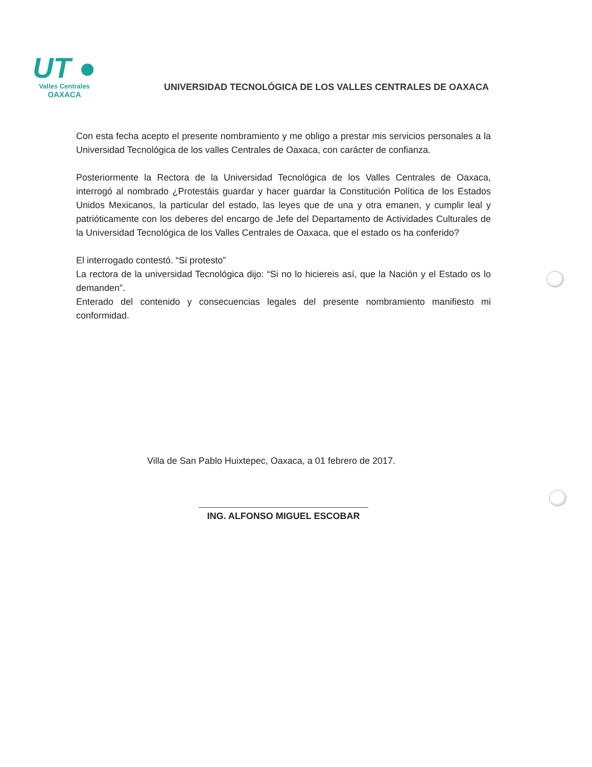UT ●
Valles Centrales
OAXACA
UNIVERSIDAD TECNOLÓGICA DE LOS VALLES CENTRALES DE OAXACA
Con esta fecha acepto el presente nombramiento y me obligo a prestar mis servicios personales a la Universidad Tecnológica de los valles Centrales de Oaxaca, con carácter de confianza.
Posteriormente la Rectora de la Universidad Tecnológica de los Valles Centrales de Oaxaca, interrogó al nombrado ¿Protestáis guardar y hacer guardar la Constitución Política de los Estados Unidos Mexicanos, la particular del estado, las leyes que de una y otra emanen, y cumplir leal y patrióticamente con los deberes del encargo de Jefe del Departamento de Actividades Culturales de la Universidad Tecnológica de los Valles Centrales de Oaxaca, que el estado os ha conferido?
El interrogado contestó. “Si protesto”
La rectora de la universidad Tecnológica dijo: “Si no lo hiciereis así, que la Nación y el Estado os lo demanden”.
Enterado del contenido y consecuencias legales del presente nombramiento manifiesto mi conformidad.
Villa de San Pablo Huixtepec, Oaxaca, a 01 febrero de 2017.
ING. ALFONSO MIGUEL ESCOBAR